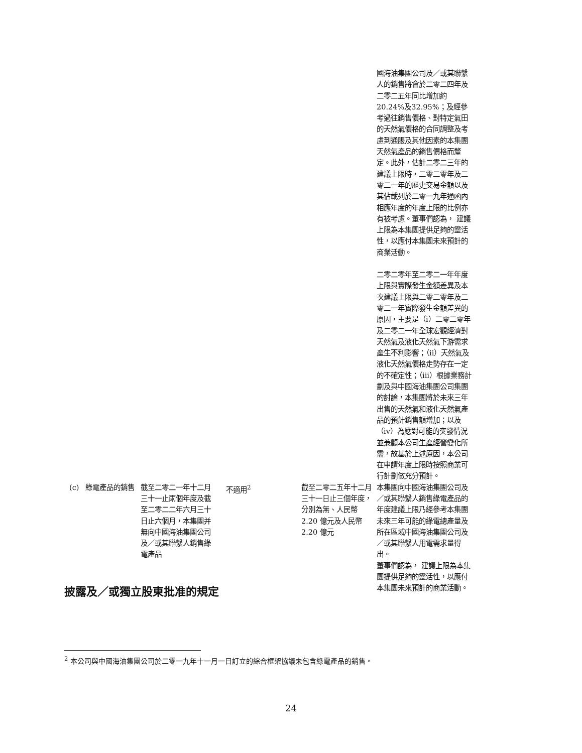| | | | | | 國海油集團公司及／或其聯繫人的銷售將會於二零二四年及二零二五年同比增加約20.24%及32.95%；及經參考過往銷售價格、對特定氣田的天然氣價格的合同調整及考慮到通脹及其他因素的本集團天然氣產品的銷售價格而釐定。此外，估計二零二三年的建議上限時，二零二零年及二零二一年的歷史交易金額以及其佔載列於二零一九年通函內相應年度的年度上限的比例亦有被考慮。董事們認為， 建議上限為本集團提供足夠的靈活性，以應付本集團未來預計的商業活動。 二零二零年至二零二一年年度上限與實際發生金額差異及本次建議上限與二零二零年及二零二一年實際發生金額差異的原因，主要是（i）二零二零年及二零二一年全球宏觀經濟對天然氣及液化天然氣下游需求產生不利影響；（ii）天然氣及液化天然氣價格走勢存在一定的不確定性；（iii）根據業務計劃及與中國海油集團公司集團的討論，本集團將於未來三年出售的天然氣和液化天然氣產品的預計銷售額增加；以及（iv）為應對可能的突發情況並兼顧本公司生產經營變化所需，故基於上述原因，本公司在申請年度上限時按照商業可行計劃做充分預計。 |
| (c) | 綠電產品的銷售 | 截至二零二一年十二月三十一止兩個年度及截至二零二二年六月三十日止六個月，本集團并無向中國海油集團公司及／或其聯繫人銷售綠電產品 | 不適用<sup>2</sup> | 截至二零二五年十二月三十一日止三個年度， 分別為無、人民幣 2.20 億元及人民幣 2.20 億元 | 本集團向中國海油集團公司及／或其聯繫人銷售綠電產品的年度建議上限乃經參考本集團未來三年可能的綠電總產量及所在區域中國海油集團公司及／或其聯繫人用電需求量得出。 董事們認為， 建議上限為本集團提供足夠的靈活性，以應付本集團未來預計的商業活動。 |
披露及／或獨立股東批准的規定
<sup>2</sup> 本公司與中國海油集團公司於二零一九年十一月一日訂立的綜合框架協議未包含綠電產品的銷售。
24